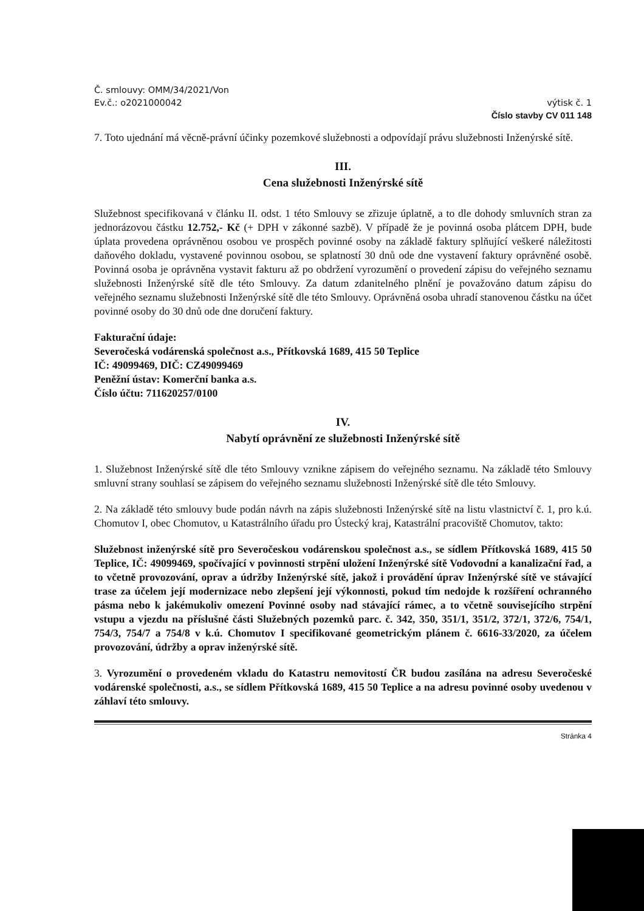Č. smlouvy: OMM/34/2021/Von
Ev.č.: o2021000042 výtisk č. 1
Číslo stavby CV 011 148
7. Toto ujednání má věcně-právní účinky pozemkové služebnosti a odpovídají právu služebnosti Inženýrské sítě.
III.
Cena služebnosti Inženýrské sítě
Služebnost specifikovaná v článku II. odst. 1 této Smlouvy se zřizuje úplatně, a to dle dohody smluvních stran za jednorázovou částku 12.752,- Kč (+ DPH v zákonné sazbě). V případě že je povinná osoba plátcem DPH, bude úplata provedena oprávněnou osobou ve prospěch povinné osoby na základě faktury splňující veškeré náležitosti daňového dokladu, vystavené povinnou osobou, se splatností 30 dnů ode dne vystavení faktury oprávněné osobě. Povinná osoba je oprávněna vystavit fakturu až po obdržení vyrozumění o provedení zápisu do veřejného seznamu služebnosti Inženýrské sítě dle této Smlouvy. Za datum zdanitelného plnění je považováno datum zápisu do veřejného seznamu služebnosti Inženýrské sítě dle této Smlouvy. Oprávněná osoba uhradí stanovenou částku na účet povinné osoby do 30 dnů ode dne doručení faktury.
Fakturační údaje:
Severočeská vodárenská společnost a.s., Přítkovská 1689, 415 50 Teplice
IČ: 49099469, DIČ: CZ49099469
Peněžní ústav: Komerční banka a.s.
Číslo účtu: 711620257/0100
IV.
Nabytí oprávnění ze služebnosti Inženýrské sítě
1. Služebnost Inženýrské sítě dle této Smlouvy vznikne zápisem do veřejného seznamu. Na základě této Smlouvy smluvní strany souhlasí se zápisem do veřejného seznamu služebnosti Inženýrské sítě dle této Smlouvy.
2. Na základě této smlouvy bude podán návrh na zápis služebnosti Inženýrské sítě na listu vlastnictví č. 1, pro k.ú. Chomutov I, obec Chomutov, u Katastrálního úřadu pro Ústecký kraj, Katastrální pracoviště Chomutov, takto:
Služebnost inženýrské sítě pro Severočeskou vodárenskou společnost a.s., se sídlem Přítkovská 1689, 415 50 Teplice, IČ: 49099469, spočívající v povinnosti strpění uložení Inženýrské sítě Vodovodní a kanalizační řad, a to včetně provozování, oprav a údržby Inženýrské sítě, jakož i provádění úprav Inženýrské sítě ve stávající trase za účelem její modernizace nebo zlepšení její výkonnosti, pokud tím nedojde k rozšíření ochranného pásma nebo k jakémukoliv omezení Povinné osoby nad stávající rámec, a to včetně souvisejícího strpění vstupu a vjezdu na příslušné části Služebných pozemků parc. č. 342, 350, 351/1, 351/2, 372/1, 372/6, 754/1, 754/3, 754/7 a 754/8 v k.ú. Chomutov I specifikované geometrickým plánem č. 6616-33/2020, za účelem provozování, údržby a oprav inženýrské sítě.
3. Vyrozumění o provedeném vkladu do Katastru nemovitostí ČR budou zasílána na adresu Severočeské vodárenské společnosti, a.s., se sídlem Přítkovská 1689, 415 50 Teplice a na adresu povinné osoby uvedenou v záhlaví této smlouvy.
Stránka 4